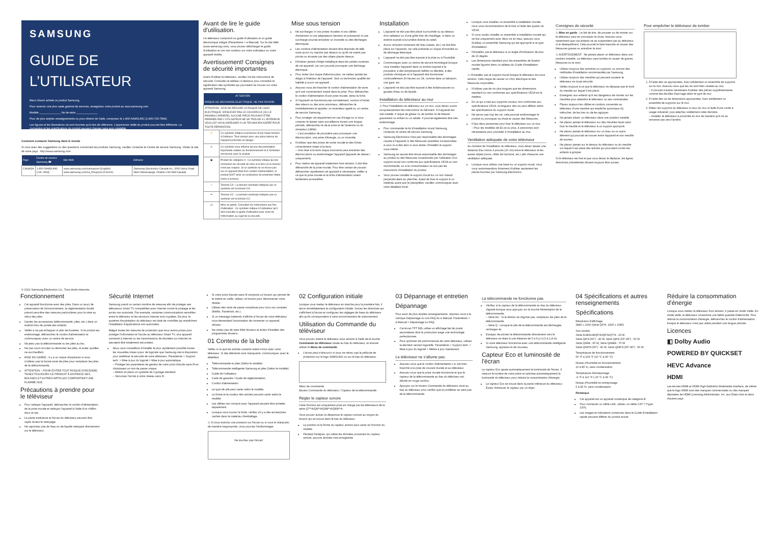SAMSUNG
GUIDE DE L’UTILISATEUR
Merci d'avoir acheté ce produit Samsung.
Pour recevoir une plus vaste gamme de services, enregistrez votre produit au www.samsung.com
Modèle ______________ No de série ______________
Pour de plus amples renseignements ou pour obtenir de l’aide, composez le 1-800-SAMSUNG (1-800-726-7864).
Les figures et les illustrations ne sont fournies qu'à titre de référence. L'apparence réelle du produit pourrait être différente. La conception et les spécifications du produit peuvent changer sans avis préalable.
Comment contacter Samsung dans le monde
Si vous avez des suggestions ou des questions concernant les produits Samsung, veuillez contacter le Centre de service Samsung. Visitez le site de votre pays : http://www.samsung.com
| Pays | Centre de service Samsung ☎ | Site Web | Adresse |
| --- | --- | --- | --- |
| CANADA | 1-800-SAMSUNG (726-7864) | www.samsung.com/ca/support (English) www.samsung.com/ca_fr/support (French) | Samsung Electronics Canada Inc. 2050 Derry Road West Mississauga, Ontario L5N 0B9 Canada |
© 2021 Samsung Electronics Co., Tous droits réservés.
Avant de lire le guide d'utilisation.
Ce téléviseur comprend un guide d'utilisation et un guide électronique intégré (Paramètres > e-Manual). Sur le site Web (www.samsung.com), vous pouvez télécharger le guide d'utilisation et voir son contenu sur votre ordinateur ou votre appareil mobile.
Avertissement! Consignes de sécurité importantes
Avant d'utiliser le téléviseur, veuillez lire les instructions de sécurité. Consultez le tableau ci-dessous pour connaître la signification des symboles qui pourraient se trouver sur votre appareil Samsung.
| ATTENTION | |
| --- | --- |
| RISQUE DE DÉCHARGE ÉLECTRIQUE. NE PAS OUVRIR. | |
| ATTENTION : AFIN DE RÉDUIRE LE RISQUE DE CHOC ÉLECTRIQUE, N'ENLEVEZ PAS LE COUVERCLE (OU LE PANNEAU ARRIÈRE). AUCUNE PIÈCE POUVANT ÊTRE RÉPARÉE PAR L'UTILISATEUR NE SE TROUVE À L'INTÉRIEUR. VEUILLEZ VOUS ADRESSER À UN TECHNICIEN AGRÉÉ POUR TOUTE RÉPARATION. | |
| ⚡ | Ce symbole indique la présence d'une haute tension à l'intérieur. Tout contact avec une pièce interne de l'appareil présente un danger. |
| ⚠ | Ce symbole vous informe qu'une documentation importante relative au fonctionnement et à l'entretien est fournie avec le produit. |
| ▣ | Produit de catégorie II : Ce symbole indique qu'une connexion de sécurité de mise à la terre (à la masse) n'est pas requise. Si ce symbole ne se trouve pas sur un appareil doté d'un cordon d'alimentation, le produit DOIT avoir un conducteur de protection fiable (mise à la terre). |
| ∼ | Tension CA : La tension nominale indiquée par ce symbole est la tension CA. |
| ⎓ | Tension CC : La tension nominale indiquée par ce symbole est la tension CC. |
| ⚠i | Mise en garde. Consultez les instructions aux fins d'utilisation : Ce symbole indique à l'utilisateur qu'il doit consulter le guide d'utilisation pour avoir de l'information au sujet de la sécurité. |
Mise sous tension
Ne surchargez ni vos prises murales ni vos câbles d'extension ni vos adaptateurs (tension et puissance) ni une surcharge pourrait entraîner un incendie ou des décharges électriques.
Les cordons d'alimentation doivent être disposés de telle sorte qu'on n'y marche pas dessus ou qu'ils ne soient pas pincés ou écrasés par des objets placés dessus.
N'insérez jamais d'objet métallique dans les parties ouvertes de cet appareil, car ceci pourrait provoquer une décharge électrique.
Pour éviter tout risque d'électrocution, ne mettez jamais les doigts à l'intérieur de l'appareil. Seul un technicien qualifié est habilité à ouvrir cet appareil.
Assurez-vous de brancher le cordon d'alimentation de sorte qu'il soit correctement inséré dans la prise. Pour débrancher le cordon d'alimentation d'une prise murale, tenez la fiche.
Si l'appareil ne fonctionne pas normalement, surtout s'il émet des odeurs ou des sons anormaux, débranchez-le immédiatement et appelez un revendeur agréé ou un centre de service Samsung.
Pour protéger cet équipement en cas d'orage ou si vous comptez le laisser sans surveillance durant une longue période, débranchez-le de la prise et de l'antenne ou du récepteur (câble).
– L'accumulation de poussière peut provoquer une électrocution, une perte d'énergie, ou un incendie.
N'utilisez que des prises de sortie murale et des fiches correctement mises à la terre.
– Une mise à la terre risque incorrecte peut entraîner des électrocutions ou endommager l'appareil (appareil de classe I uniquement).
Pour mettre cet appareil totalement hors tension, il doit être débranché de la prise murale. Pour être certain de pouvoir débrancher rapidement cet appareil si nécessaire, veillez à ce que la prise murale et la fiche d'alimentation soient facilement accessibles.
Installation
L'appareil ne doit pas être placé à proximité ou au-dessus d'un radiateur ou d'une grille d'air de chauffage, ni dans un endroit exposé à la lumière directe du soleil.
Aucun récipient contenant de l'eau (vases, etc.) ne doit être placé sur l'appareil, car cela présente un risque d'incendie ou de décharge électrique.
L'appareil ne doit pas être exposé à la pluie ou à l'humidité.
Communiquez avec un centre de service homologué lorsque vous installez l'appareil dans un endroit exposé à la poussière, à des températures faibles ou élevées, à des produits chimiques et si l'appareil doit fonctionner continuellement 24 heures sur 24, comme dans un aéroport, une gare, etc.
L'appareil ne doit pas être exposé à des éclaboussures ou gouttes d'eau ou de liquide.
Installation du téléviseur au mur
⚠ Pour l'installation du téléviseur sur un mur, vous devez suivre scrupuleusement les instructions du fabricant. S'il appareil est mal installé, il risque de glisser ou de tomber et de blesser gravement un enfant ou un adulte. Il pourrait également être très endommagé.
Pour commander le kit d'installation mural Samsung, contactez le centre de service Samsung.
Samsung Electronics n'est pas responsable des dommages causés à l'appareil ni des blessures possibles occasionnées à vous ou à des tiers si vous tentez d'installer le support vous-même.
Samsung ne saurait être tenue responsable des dommages au produit ou des blessures occasionnés par l'utilisation d'un support mural non conforme aux spécifications VESA ou non recommandé, ou si le consommateur ne suit pas les instructions d'installation du produit.
Vous pouvez installer le support mural sur un mur massif perpendiculaire au plancher. Avant de fixer le support à un matériau autre que le placoplâtre, veuillez communiquer avec votre détaillant local.
Lorsque vous installez un ensemble à installation murale, nous vous recommandons de le fixer à l'aide des quatre vis VESA.
Si vous voulez installer un ensemble à installation murale qui se fixe uniquement avec deux vis en haut, assurez-vous d'utiliser un ensemble Samsung qui est approprié à ce type d'installation.
N'installez pas le téléviseur à un angle d'inclinaison de plus de 15 degrés.
Les dimensions standard pour les ensembles de fixation murale figurent dans un tableau du Guide d'installation rapide.
⚠ N'installez pas le support mural lorsque le téléviseur est sous tension. Cela risque de causer un choc électrique et des blessures corporelles.
N'utilisez pas de vis plus longues que les dimensions standard ou non conformes aux spécifications VESA en la matière.
En ce qui a trait aux supports muraux non conformes aux spécifications VESA, la longueur des vis peut différer selon les spécifications du support mural.
Ne serrez pas trop les vis; cela pourrait endommager le produit ou provoquer sa chute et causer des blessures.
Il faut deux personnes pour fixer le téléviseur sur un mur.
– Pour les modèles de 82 po ou plus, 4 personnes sont nécessaires pour procéder à l'installation au mur.
Ventilation adéquate de votre téléviseur
Au moment de l'installation du téléviseur, vous devez laisser une distance d'au moins 4 pouces (10 cm) entre le téléviseur et les autres objets (murs, côtés de l'armoire, etc.) afin d'assurer une ventilation adéquate.
Lorsque vous utilisez une base ou un support mural, nous vous recommandons fortement d'utiliser seulement les pièces fournies par Samsung Electronics.
Consignes de sécurité
⚠ Mise en garde : Le fait de tirer, de pousser ou de monter sur le téléviseur peut en provoquer la chute. Assurez-vous notamment que vos enfants ne se suspendent pas au téléviseur ni le déséquilibrent. Cela pourrait le faire basculer et causer des blessures graves ou entraîner la mort.
⚠ AVERTISSEMENT : Ne jamais placer un téléviseur dans une position instable. Le téléviseur peut tomber et causer de graves blessures ou la mort.
Utilisez toujours des armoires ou supports, ou encore des méthodes d'installation recommandés par Samsung.
Utilisez toujours des meubles qui peuvent soutenir le téléviseur en toute sécurité.
Veillez toujours à ce que le téléviseur ne dépasse pas le bord du meuble sur lequel il est placé.
Enseignez aux enfants qu'il est dangereux de monter sur les meubles pour atteindre le téléviseur ou ses commandes.
Placez toujours les câbles et cordons connectés au téléviseur d'une manière qui empêche quiconque d'y trébucher, de les tirer ou de les agripper.
Ne jamais placer un téléviseur dans une position instable.
Ne placez jamais le téléviseur sur des meubles hauts sans fixer le meuble et le téléviseur à un support approprié.
Ne placez jamais le téléviseur sur un tissu ou un autre élément qui pourrait se trouver entre l'appareil et son meuble de soutien.
Ne placez jamais sur le dessus du téléviseur ou du meuble sur lequel il est placé des articles qui pourraient inciter les enfants à grimper.
Si le téléviseur est fixé et que vous devez le déplacer, les lignes directrices précédentes doivent toujours être suivies.
Pour empêcher le téléviseur de tomber
1. À l'aide des vis appropriées, fixez solidement un ensemble de supports sur le mur. Assurez-vous que les vis sont bien vissées au mur.
– Il pourrait s'avérer nécessaire d'utiliser des pièces supplémentaires comme des douilles d'ancrage selon le type de mur.
2. À l'aide des vis de dimensions appropriées, fixez solidement un ensemble de supports sur le mur.
3. Reliez les supports du téléviseur à ceux du mur à l'aide d'une corde à usage industriel, puis attachez solidement cette dernière.
– Installez le téléviseur à proximité du mur de manière qu'il ne se renverse pas vers l'arrière.
Fonctionnement
Cet appareil fonctionne avec des piles. Dans un souci de préservation de l'environnement, la réglementation locale prévoit peut-être des mesures particulières pour la mise au rebut des piles.
Gardez les accessoires (télécommande, piles, etc.) dans un endroit hors de portée des enfants.
Veiller à ne pas échapper ni plier les lunettes. Si le produit est endommagé, débranchez le cordon d'alimentation et communiquez avec un centre de service.
Ne jetez pas la télécommande ou les piles au feu.
Ne pas court-circuiter ou démonter les piles, et éviter qu'elles ne surchauffent.
MISE EN GARDE : Il y a un risque d'explosion si vous n'utilisez pas la bonne sorte de piles pour remplacer les piles de la télécommande.
ATTENTION – POUR ÉVITER TOUT RISQUE D'INCENDIE, TENEZ TOUJOURS CE PRODUIT À DISTANCE DES BOUGIES ET AUTRES ARTICLES COMPORTANT UNE FLAMME NUE.
Précautions à prendre pour le téléviseur
Pour nettoyer l'appareil, débranchez le cordon d'alimentation de la prise murale et nettoyez l'appareil à l'aide d'un chiffon doux et sec.
La partie extérieure et l'écran du téléviseur peuvent être rayés durant le nettoyage.
Ne vaporisez pas de l'eau ou de liquide nettoyant directement sur le téléviseur.
Sécurité Internet
Samsung prend un certain nombre de mesures afin de protéger ses téléviseurs Smart TV compatibles avec Internet contre le piratage et les accès non autorisés. Par exemple, certaines communications sensibles entre le téléviseur et les serveurs Internet sont cryptées. De plus, le système d'exploitation du téléviseur est doté de contrôles qui empêchent l'installation d'applications non autorisées.
Malgré toutes les mesures de protection que nous avons prises pour protéger l'information et l'accès au téléviseur Smart TV, tout appareil connecté à Internet ou les transmissions de données sur Internet ne sauraient être totalement sécurisées.
Nous vous conseillons d'installer le plus rapidement possible toutes les nouvelles mises à jour de logiciels que Samsung met à disposition pour améliorer la sécurité de votre téléviseur. Paramètres > Support tech. > Mise à jour du logiciel > Mise à jour automatique.
– Protéger les paramètres de gestion de votre point d'accès sans fil en choisissant un mot de passe unique.
– Mettre en place un système de cryptage standard.
– Sécurisez l'accès à votre réseau sans fil.
Si votre point d'accès sans fil comporte un bouton qui permet de le mettre en veille, utilisez ce bouton pour déconnecter votre réseau.
Utilisez des mots de passe complexes pour tous vos comptes (Netflix, Facebook, etc.).
Si un message inattendu s'affiche à l'écran de votre téléviseur vous demandant l'autorisation de connecter un appareil, refusez.
Ne visitez pas de sites Web douteux et évitez d'installer des programmes douteux.
01 Contenu de la boîte
Veillez à ce que les articles suivants soient inclus avec votre téléviseur. Si des éléments sont manquants, communiquez avec le détaillant.
Télécommande et piles (Selon le modèle)
Télécommande intelligente Samsung et piles (Selon le modèle)
Guide de l'utilisateur
Carte de garantie / Guide de réglementation
Cordon d'alimentation
Le type de pile peut varier selon le modèle.
La forme et la couleur des articles peuvent varier selon le modèle.
Les câbles non compris avec l'appareil peuvent être achetés séparément.
Lorsque vous ouvrez la boîte, vérifiez s'il y a des accessoires cachés dans le matériau d'emballage.
⚠ Si vous exercez une pression sur l'écran ou si vous le manipulez de manière inappropriée, vous pourriez l'endommager.
Ne touchez pas l'écran!
02 Configuration initiale
Lorsque vous mettez le téléviseur en marche pour la première fois, il lance immédiatement la configuration initiale. Suivez les directives qui s'affichent à l'écran et configurez les réglages de base du téléviseur afin qu'ils correspondent à votre environnement de visionnement.
Utilisation du Commande du téléviseur
Vous pouvez mettre le téléviseur sous tension à l'aide de la touche Commande du téléviseur située au bas du téléviseur, et ensuite utiliser le Menu de commande.
L'écran peut s'obscurcir si vous ne retirez pas la pellicule de protection sur le logo SAMSUNG ou sur le bas du téléviseur.
Menu de commande
Bouton Commande du téléviseur / Capteur de la télécommande
Régler le capteur sonore
Cette fonction est uniquement prise en charge par les téléviseurs de la série Q7**A/Q8**A/QN8**A/QN9**A.
Vous pouvez activer et désactiver le capteur sonore au moyen du bouton qui se trouve dans le bas du téléviseur.
La position et la forme du capteur sonore peut varier en fonction du modèle.
Pendant l'analyse, qui utilise les données provenant du capteur sonore, aucune donnée n'est enregistrée.
03 Dépannage et entretien
Dépannage
Pour avoir de plus amples renseignements, reportez-vous à la rubrique Dépannage ou à la FAQ du e-Manual. Paramètres > e-Manual > Dépannage ou FAQ
Cet écran TFT DEL utilise un affichage fait de pixels secondaires dont la production exige une technologie perfectionnée.
Pour optimiser les performances de votre téléviseur, utilisez la dernière version logicielle. Paramètres > Support tech. > Mise à jour du logiciel > Mettre à jour maintenant.
Le téléviseur ne s'allume pas.
Assurez-vous que le cordon d'alimentation c.a. est bien branché à la prise de courant murale et au téléviseur.
Assurez-vous que la prise murale fonctionne et que le capteur de la télécommande au bas du téléviseur est allumé en rouge continu.
Appuyez sur le bouton Commande du téléviseur situé au bas du téléviseur pour vérifier que le problème ne vient pas de la télécommande.
La télécommande ne fonctionne pas.
Vérifiez si le capteur de la télécommande au bas du téléviseur clignote lorsque vous appuyez sur la touche Alimentation de la télécommande.
– Série AU : Si le témoin ne clignote pas, remplacez les piles de la télécommande.
– Série Q : Lorsque la pile de la télécommande est déchargée, rechargez-la.
Essayez de pointer la télécommande directement vers le téléviseur en étant à une distance de 5 à 6 pi (1,5 à 1,8 m).
Si votre téléviseur fonctionne avec une télécommande intelligente Samsung, appariez-la de nouveau.
Capteur Eco et luminosité de l'écran
Le capteur Eco ajuste automatiquement la luminosité de l'écran. Il mesure la lumière de votre pièce et optimise automatiquement la luminosité du téléviseur pour réduire la consommation d'énergie.
Le capteur Eco se trouve dans la partie inférieure du téléviseur. Évitez d'obstruer le capteur par un objet.
04 Spécifications et autres renseignements
Spécifications
Résolution d'affichage
3840 x 2160 (Série Q5*A: 1920 x 1080)
Son (sortie)
Série AU8/AU9/Q5*A/Q6*A/Q7*A : 20 W
Série Q8*A (50") : 40 W, Série Q8*A (55"-85") : 60 W
Série QN8A : 60 W, Série QN88A : 70 W
Série QN9*A (50") : 40 W, Série QN9*A (55"-85") : 60 W
Température de fonctionnement
50 °F à 104 °F (10 °C à 40 °C)
Niveau d'humidité en fonctionnement
10 à 80 %, sans condensation
Température d'entreposage
-4 °F à 113 °F (-20 °C à 45 °C)
Niveau d'humidité en entreposage
5 à 95 %, sans condensation
Remarque
Cet appareil est un appareil numérique de catégorie B.
Pour connecter un câble LAN, utilisez un câble CAT 7 (*type STP).
Les images et indications contenues dans le Guide d'installation rapide peuvent différer du produit actuel.
Réduire la consommation d'énergie
Lorsque vous mettez le téléviseur hors tension, il passe en mode Veille. En mode veille, le téléviseur consomme une faible quantité d'électricité. Pour réduire la consommation d'énergie, débranchez le cordon d'alimentation lorsque le téléviseur n'est pas utilisé pendant une longue période.
Licences
◧ Dolby Audio
POWERED BY QUICKSET
HEVC Advance
HDMI
Les termes HDMI et HDMI High-Definition Multimedia Interface, de même que le logo HDMI sont des marques commerciales ou des marques déposées de HDMI Licensing Administrator, Inc. aux États-Unis et dans d'autres pays.